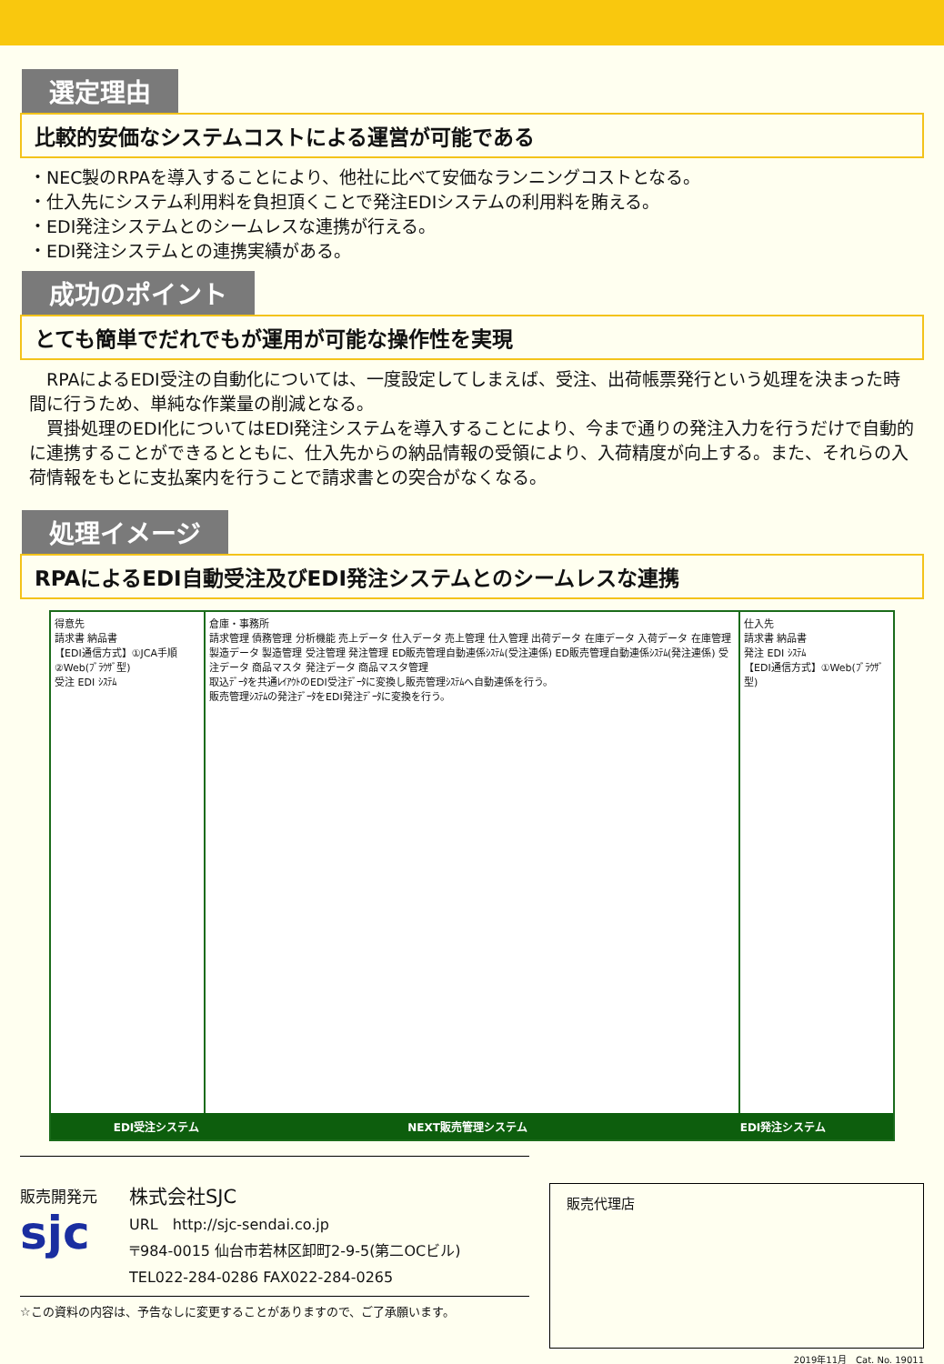選定理由
比較的安価なシステムコストによる運営が可能である
・NEC製のRPAを導入することにより、他社に比べて安価なランニングコストとなる。
・仕入先にシステム利用料を負担頂くことで発注EDIシステムの利用料を賄える。
・EDI発注システムとのシームレスな連携が行える。
・EDI発注システムとの連携実績がある。
成功のポイント
とても簡単でだれでもが運用が可能な操作性を実現
　RPAによるEDI受注の自動化については、一度設定してしまえば、受注、出荷帳票発行という処理を決まった時間に行うため、単純な作業量の削減となる。
　買掛処理のEDI化についてはEDI発注システムを導入することにより、今まで通りの発注入力を行うだけで自動的に連携することができるとともに、仕入先からの納品情報の受領により、入荷精度が向上する。また、それらの入荷情報をもとに支払案内を行うことで請求書との突合がなくなる。
処理イメージ
RPAによるEDI自動受注及びEDI発注システムとのシームレスな連携
得意先
請求書 納品書
【EDI通信方式】①JCA手順 ②Web(ﾌﾞﾗｳｻﾞ型)
受注 EDI ｼｽﾃﾑ
倉庫・事務所
請求管理 債務管理 分析機能 売上データ 仕入データ 売上管理 仕入管理 出荷データ 在庫データ 入荷データ 在庫管理 製造データ 製造管理 受注管理 発注管理 ED販売管理自動連係ｼｽﾃﾑ(受注連係) ED販売管理自動連係ｼｽﾃﾑ(発注連係) 受注データ 商品マスタ 発注データ 商品マスタ管理
取込ﾃﾞｰﾀを共通ﾚｲｱｳﾄのEDI受注ﾃﾞｰﾀに変換し販売管理ｼｽﾃﾑへ自動連係を行う。
販売管理ｼｽﾃﾑの発注ﾃﾞｰﾀをEDI発注ﾃﾞｰﾀに変換を行う。
仕入先
請求書 納品書
発注 EDI ｼｽﾃﾑ
【EDI通信方式】①Web(ﾌﾞﾗｳｻﾞ型)
EDI受注システム NEXT販売管理システム EDI発注システム
販売開発元
sjc
株式会社SJC
URL　http://sjc-sendai.co.jp
〒984-0015 仙台市若林区卸町2-9-5(第二OCビル)
TEL022-284-0286 FAX022-284-0265
☆この資料の内容は、予告なしに変更することがありますので、ご了承願います。
販売代理店
2019年11月　Cat. No. 19011